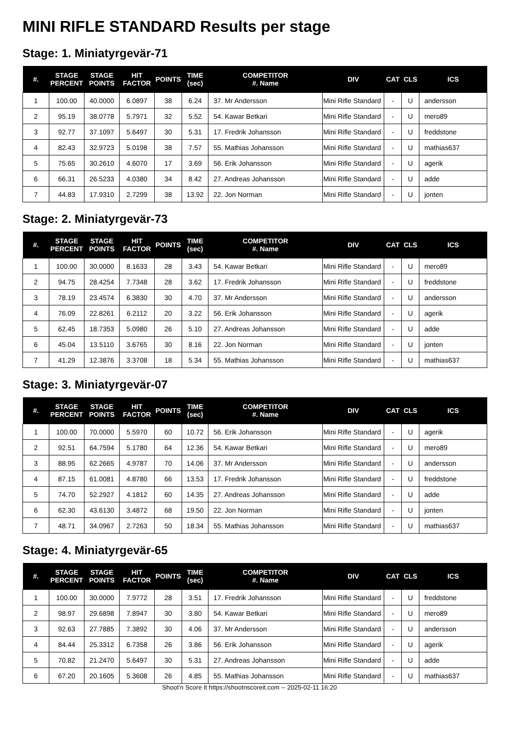MINI RIFLE STANDARD Results per stage
Stage: 1. Miniatyrgevär-71
| #. | STAGE PERCENT | STAGE POINTS | HIT FACTOR | POINTS | TIME (sec) | COMPETITOR #. Name | DIV | CAT | CLS | ICS |
| --- | --- | --- | --- | --- | --- | --- | --- | --- | --- | --- |
| 1 | 100.00 | 40.0000 | 6.0897 | 38 | 6.24 | 37. Mr Andersson | Mini Rifle Standard | - | U | andersson |
| 2 | 95.19 | 38.0778 | 5.7971 | 32 | 5.52 | 54. Kawar Betkari | Mini Rifle Standard | - | U | mero89 |
| 3 | 92.77 | 37.1097 | 5.6497 | 30 | 5.31 | 17. Fredrik Johansson | Mini Rifle Standard | - | U | freddstone |
| 4 | 82.43 | 32.9723 | 5.0198 | 38 | 7.57 | 55. Mathias Johansson | Mini Rifle Standard | - | U | mathias637 |
| 5 | 75.65 | 30.2610 | 4.6070 | 17 | 3.69 | 56. Erik Johansson | Mini Rifle Standard | - | U | agerik |
| 6 | 66.31 | 26.5233 | 4.0380 | 34 | 8.42 | 27. Andreas Johansson | Mini Rifle Standard | - | U | adde |
| 7 | 44.83 | 17.9310 | 2.7299 | 38 | 13.92 | 22. Jon Norman | Mini Rifle Standard | - | U | jonten |
Stage: 2. Miniatyrgevär-73
| #. | STAGE PERCENT | STAGE POINTS | HIT FACTOR | POINTS | TIME (sec) | COMPETITOR #. Name | DIV | CAT | CLS | ICS |
| --- | --- | --- | --- | --- | --- | --- | --- | --- | --- | --- |
| 1 | 100.00 | 30.0000 | 8.1633 | 28 | 3.43 | 54. Kawar Betkari | Mini Rifle Standard | - | U | mero89 |
| 2 | 94.75 | 28.4254 | 7.7348 | 28 | 3.62 | 17. Fredrik Johansson | Mini Rifle Standard | - | U | freddstone |
| 3 | 78.19 | 23.4574 | 6.3830 | 30 | 4.70 | 37. Mr Andersson | Mini Rifle Standard | - | U | andersson |
| 4 | 76.09 | 22.8261 | 6.2112 | 20 | 3.22 | 56. Erik Johansson | Mini Rifle Standard | - | U | agerik |
| 5 | 62.45 | 18.7353 | 5.0980 | 26 | 5.10 | 27. Andreas Johansson | Mini Rifle Standard | - | U | adde |
| 6 | 45.04 | 13.5110 | 3.6765 | 30 | 8.16 | 22. Jon Norman | Mini Rifle Standard | - | U | jonten |
| 7 | 41.29 | 12.3876 | 3.3708 | 18 | 5.34 | 55. Mathias Johansson | Mini Rifle Standard | - | U | mathias637 |
Stage: 3. Miniatyrgevär-07
| #. | STAGE PERCENT | STAGE POINTS | HIT FACTOR | POINTS | TIME (sec) | COMPETITOR #. Name | DIV | CAT | CLS | ICS |
| --- | --- | --- | --- | --- | --- | --- | --- | --- | --- | --- |
| 1 | 100.00 | 70.0000 | 5.5970 | 60 | 10.72 | 56. Erik Johansson | Mini Rifle Standard | - | U | agerik |
| 2 | 92.51 | 64.7594 | 5.1780 | 64 | 12.36 | 54. Kawar Betkari | Mini Rifle Standard | - | U | mero89 |
| 3 | 88.95 | 62.2665 | 4.9787 | 70 | 14.06 | 37. Mr Andersson | Mini Rifle Standard | - | U | andersson |
| 4 | 87.15 | 61.0081 | 4.8780 | 66 | 13.53 | 17. Fredrik Johansson | Mini Rifle Standard | - | U | freddstone |
| 5 | 74.70 | 52.2927 | 4.1812 | 60 | 14.35 | 27. Andreas Johansson | Mini Rifle Standard | - | U | adde |
| 6 | 62.30 | 43.6130 | 3.4872 | 68 | 19.50 | 22. Jon Norman | Mini Rifle Standard | - | U | jonten |
| 7 | 48.71 | 34.0967 | 2.7263 | 50 | 18.34 | 55. Mathias Johansson | Mini Rifle Standard | - | U | mathias637 |
Stage: 4. Miniatyrgevär-65
| #. | STAGE PERCENT | STAGE POINTS | HIT FACTOR | POINTS | TIME (sec) | COMPETITOR #. Name | DIV | CAT | CLS | ICS |
| --- | --- | --- | --- | --- | --- | --- | --- | --- | --- | --- |
| 1 | 100.00 | 30.0000 | 7.9772 | 28 | 3.51 | 17. Fredrik Johansson | Mini Rifle Standard | - | U | freddstone |
| 2 | 98.97 | 29.6898 | 7.8947 | 30 | 3.80 | 54. Kawar Betkari | Mini Rifle Standard | - | U | mero89 |
| 3 | 92.63 | 27.7885 | 7.3892 | 30 | 4.06 | 37. Mr Andersson | Mini Rifle Standard | - | U | andersson |
| 4 | 84.44 | 25.3312 | 6.7358 | 26 | 3.86 | 56. Erik Johansson | Mini Rifle Standard | - | U | agerik |
| 5 | 70.82 | 21.2470 | 5.6497 | 30 | 5.31 | 27. Andreas Johansson | Mini Rifle Standard | - | U | adde |
| 6 | 67.20 | 20.1605 | 5.3608 | 26 | 4.85 | 55. Mathias Johansson | Mini Rifle Standard | - | U | mathias637 |
Shoot'n Score It https://shootnscoreit.com -- 2025-02-11 16:20